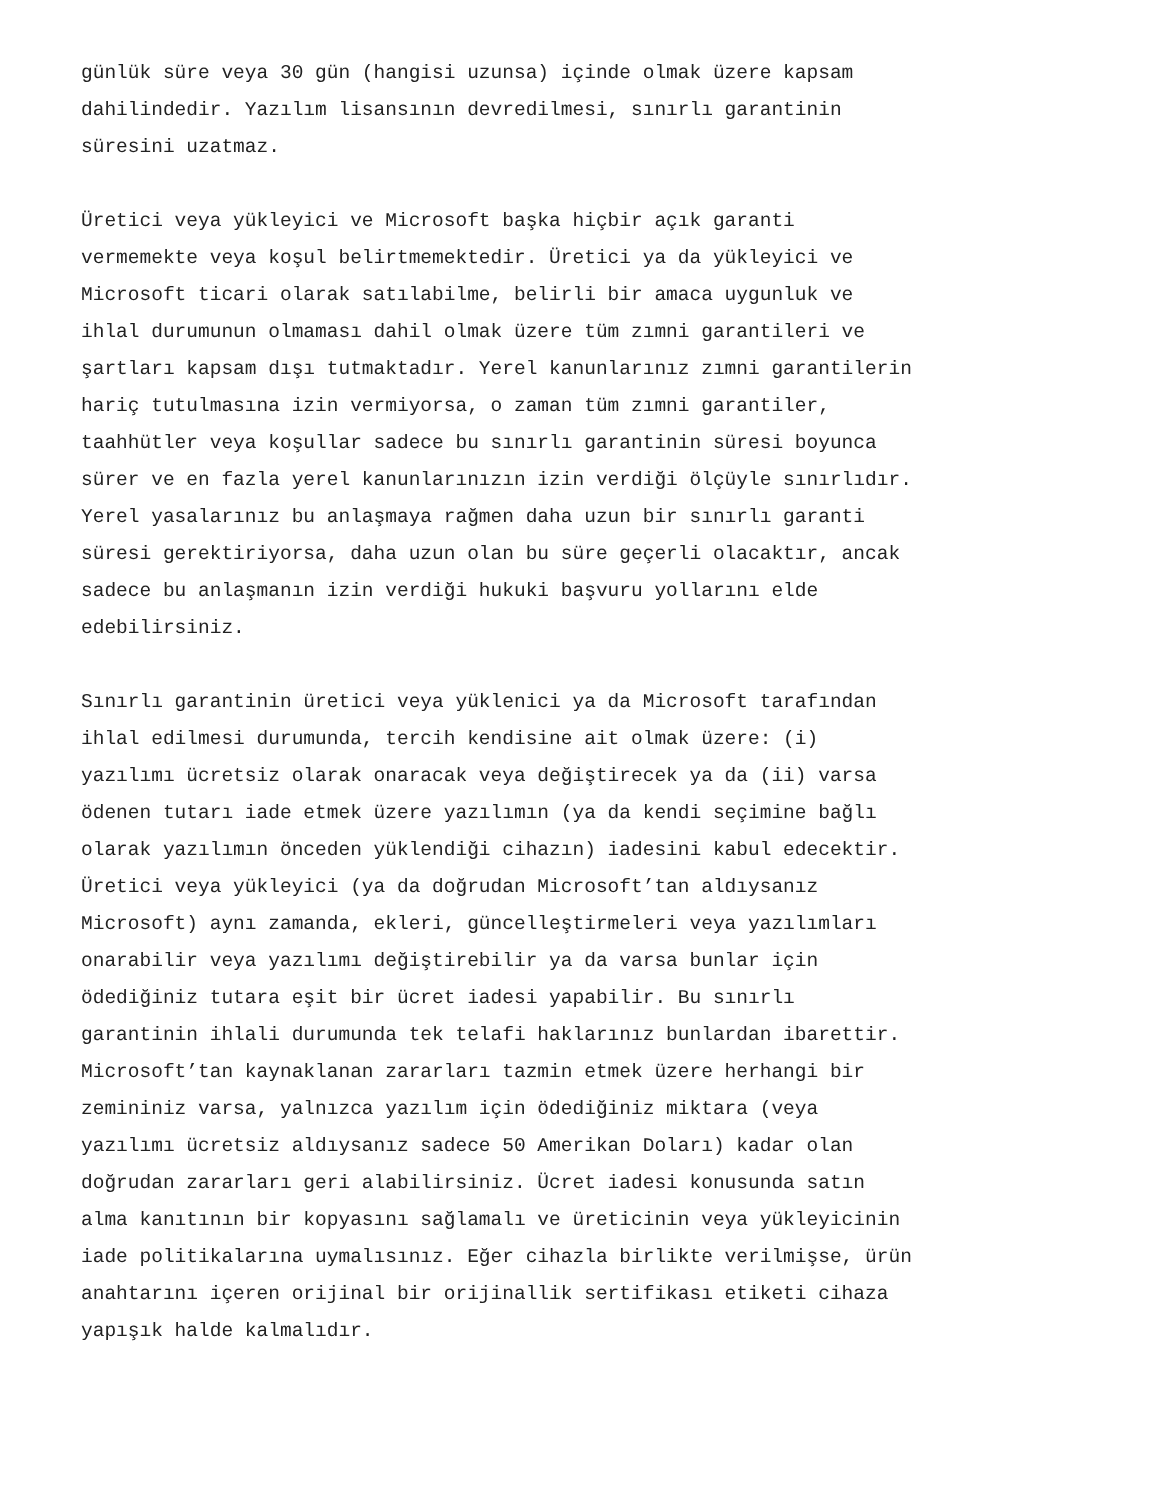günlük süre veya 30 gün (hangisi uzunsa) içinde olmak üzere kapsam dahilindedir. Yazılım lisansının devredilmesi, sınırlı garantinin süresini uzatmaz.
Üretici veya yükleyici ve Microsoft başka hiçbir açık garanti vermemekte veya koşul belirtmemektedir. Üretici ya da yükleyici ve Microsoft ticari olarak satılabilme, belirli bir amaca uygunluk ve ihlal durumunun olmaması dahil olmak üzere tüm zımni garantileri ve şartları kapsam dışı tutmaktadır. Yerel kanunlarınız zımni garantilerin hariç tutulmasına izin vermiyorsa, o zaman tüm zımni garantiler, taahhütler veya koşullar sadece bu sınırlı garantinin süresi boyunca sürer ve en fazla yerel kanunlarınızın izin verdiği ölçüyle sınırlıdır. Yerel yasalarınız bu anlaşmaya rağmen daha uzun bir sınırlı garanti süresi gerektiriyorsa, daha uzun olan bu süre geçerli olacaktır, ancak sadece bu anlaşmanın izin verdiği hukuki başvuru yollarını elde edebilirsiniz.
Sınırlı garantinin üretici veya yüklenici ya da Microsoft tarafından ihlal edilmesi durumunda, tercih kendisine ait olmak üzere: (i) yazılımı ücretsiz olarak onaracak veya değiştirecek ya da (ii) varsa ödenen tutarı iade etmek üzere yazılımın (ya da kendi seçimine bağlı olarak yazılımın önceden yüklendiği cihazın) iadesini kabul edecektir. Üretici veya yükleyici (ya da doğrudan Microsoft’tan aldıysanız Microsoft) aynı zamanda, ekleri, güncelleştirmeleri veya yazılımları onarabilir veya yazılımı değiştirebilir ya da varsa bunlar için ödediğiniz tutara eşit bir ücret iadesi yapabilir. Bu sınırlı garantinin ihlali durumunda tek telafi haklarınız bunlardan ibarettir. Microsoft’tan kaynaklanan zararları tazmin etmek üzere herhangi bir zemininiz varsa, yalnızca yazılım için ödediğiniz miktara (veya yazılımı ücretsiz aldıysanız sadece 50 Amerikan Doları) kadar olan doğrudan zararları geri alabilirsiniz. Ücret iadesi konusunda satın alma kanıtının bir kopyasını sağlamalı ve üreticinin veya yükleyicinin iade politikalarına uymalısınız. Eğer cihazla birlikte verilmişse, ürün anahtarını içeren orijinal bir orijinallik sertifikası etiketi cihaza yapışık halde kalmalıdır.